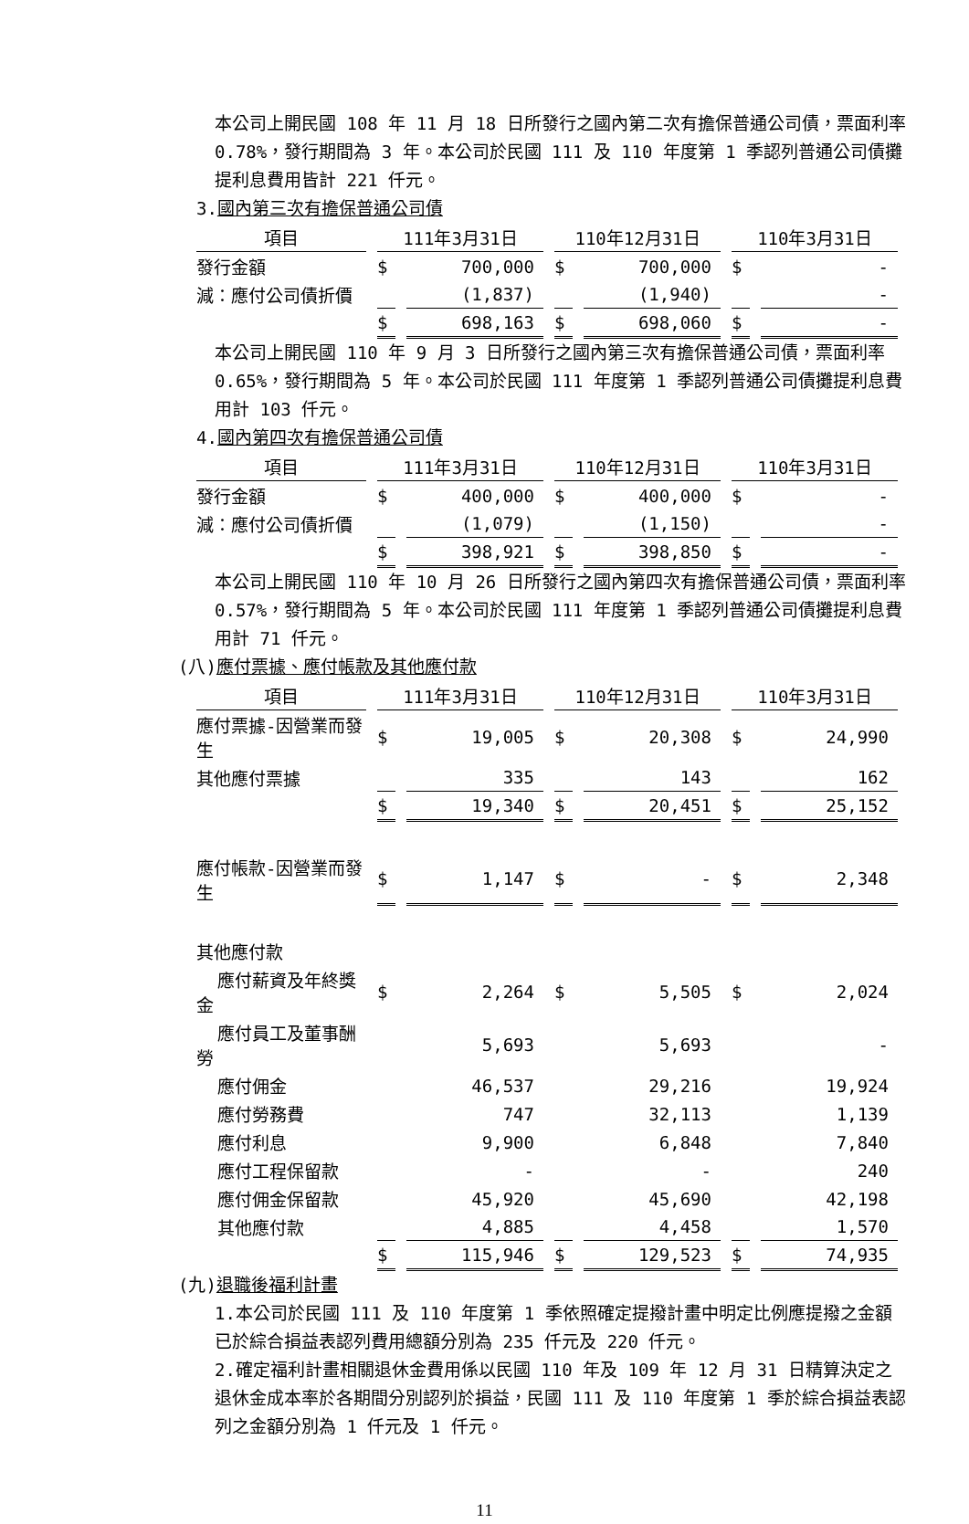本公司上開民國 108 年 11 月 18 日所發行之國內第二次有擔保普通公司債，票面利率 0.78%，發行期間為 3 年。本公司於民國 111 及 110 年度第 1 季認列普通公司債攤提利息費用皆計 221 仟元。
3.國內第三次有擔保普通公司債
| 項目 | 111年3月31日 | | 110年12月31日 | | 110年3月31日 | |
| --- | --- | --- | --- | --- | --- | --- |
| 發行金額 | $ | 700,000 | $ | 700,000 | $ | - |
| 減：應付公司債折價 | | (1,837) | | (1,940) | | - |
| | $ | 698,163 | $ | 698,060 | $ | - |
本公司上開民國 110 年 9 月 3 日所發行之國內第三次有擔保普通公司債，票面利率 0.65%，發行期間為 5 年。本公司於民國 111 年度第 1 季認列普通公司債攤提利息費用計 103 仟元。
4.國內第四次有擔保普通公司債
| 項目 | 111年3月31日 | | 110年12月31日 | | 110年3月31日 | |
| --- | --- | --- | --- | --- | --- | --- |
| 發行金額 | $ | 400,000 | $ | 400,000 | $ | - |
| 減：應付公司債折價 | | (1,079) | | (1,150) | | - |
| | $ | 398,921 | $ | 398,850 | $ | - |
本公司上開民國 110 年 10 月 26 日所發行之國內第四次有擔保普通公司債，票面利率 0.57%，發行期間為 5 年。本公司於民國 111 年度第 1 季認列普通公司債攤提利息費用計 71 仟元。
(八)應付票據、應付帳款及其他應付款
| 項目 | 111年3月31日 | | 110年12月31日 | | 110年3月31日 | |
| --- | --- | --- | --- | --- | --- | --- |
| 應付票據-因營業而發生 | $ | 19,005 | $ | 20,308 | $ | 24,990 |
| 其他應付票據 | | 335 | | 143 | | 162 |
| | $ | 19,340 | $ | 20,451 | $ | 25,152 |
| 應付帳款-因營業而發生 | $ | 1,147 | $ | - | $ | 2,348 |
| 其他應付款 | | | | | | |
| 應付薪資及年終獎金 | $ | 2,264 | $ | 5,505 | $ | 2,024 |
| 應付員工及董事酬勞 | | 5,693 | | 5,693 | | - |
| 應付佣金 | | 46,537 | | 29,216 | | 19,924 |
| 應付勞務費 | | 747 | | 32,113 | | 1,139 |
| 應付利息 | | 9,900 | | 6,848 | | 7,840 |
| 應付工程保留款 | | - | | - | | 240 |
| 應付佣金保留款 | | 45,920 | | 45,690 | | 42,198 |
| 其他應付款 | | 4,885 | | 4,458 | | 1,570 |
| | $ | 115,946 | $ | 129,523 | $ | 74,935 |
(九)退職後福利計畫
1.本公司於民國 111 及 110 年度第 1 季依照確定提撥計畫中明定比例應提撥之金額已於綜合損益表認列費用總額分別為 235 仟元及 220 仟元。
2.確定福利計畫相關退休金費用係以民國 110 年及 109 年 12 月 31 日精算決定之退休金成本率於各期間分別認列於損益，民國 111 及 110 年度第 1 季於綜合損益表認列之金額分別為 1 仟元及 1 仟元。
11